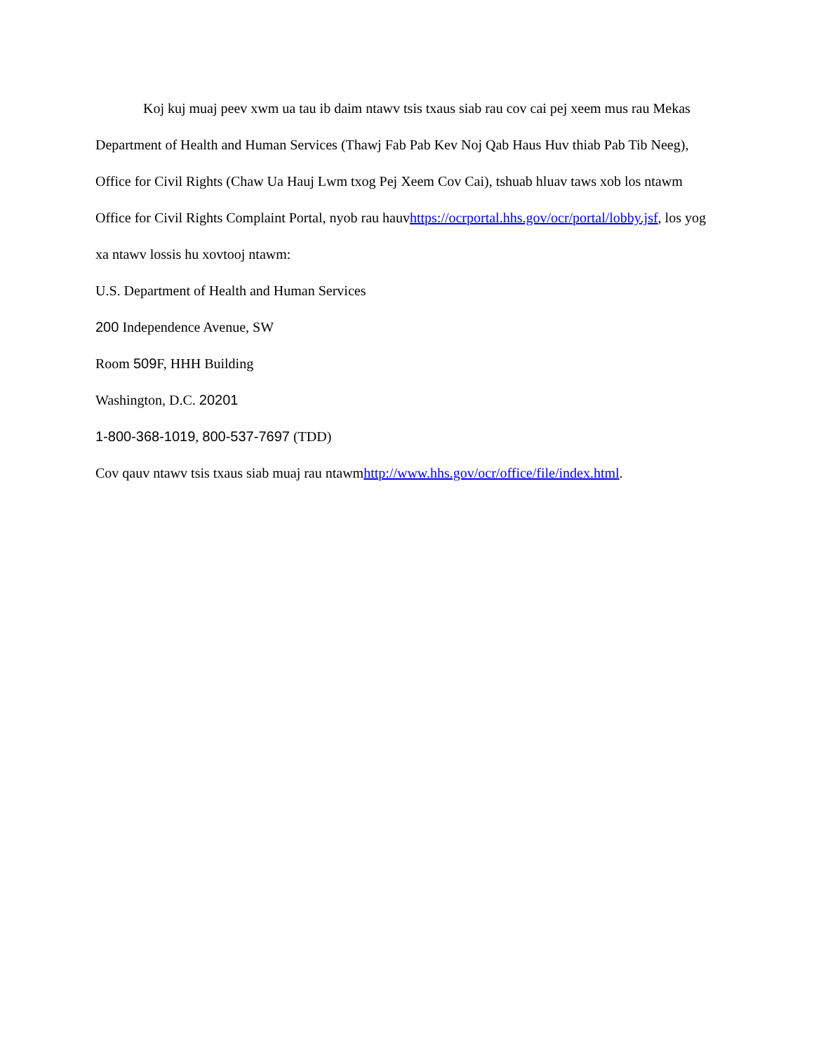Koj kuj muaj peev xwm ua tau ib daim ntawv tsis txaus siab rau cov cai pej xeem mus rau Mekas Department of Health and Human Services (Thawj Fab Pab Kev Noj Qab Haus Huv thiab Pab Tib Neeg), Office for Civil Rights (Chaw Ua Hauj Lwm txog Pej Xeem Cov Cai), tshuab hluav taws xob los ntawm Office for Civil Rights Complaint Portal, nyob rau hauvhttps://ocrportal.hhs.gov/ocr/portal/lobby.jsf, los yog xa ntawv lossis hu xovtooj ntawm:
U.S. Department of Health and Human Services
200 Independence Avenue, SW
Room 509 F, HHH Building
Washington, D.C. 20201
1-800-368-1019, 800-537-7697 (TDD)
Cov qauv ntawv tsis txaus siab muaj rau ntawmhttp://www.hhs.gov/ocr/office/file/index.html.